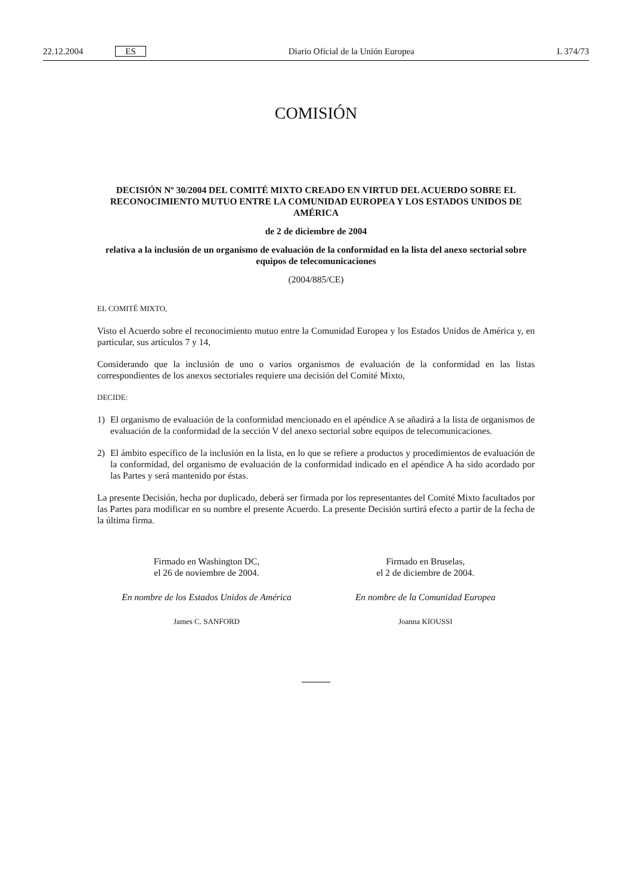22.12.2004 ES Diario Oficial de la Unión Europea
L 374/73
COMISIÓN
DECISIÓN Nº 30/2004 DEL COMITÉ MIXTO CREADO EN VIRTUD DEL ACUERDO SOBRE EL RECONOCIMIENTO MUTUO ENTRE LA COMUNIDAD EUROPEA Y LOS ESTADOS UNIDOS DE AMÉRICA
de 2 de diciembre de 2004
relativa a la inclusión de un organismo de evaluación de la conformidad en la lista del anexo sectorial sobre equipos de telecomunicaciones
(2004/885/CE)
EL COMITÉ MIXTO,
Visto el Acuerdo sobre el reconocimiento mutuo entre la Comunidad Europea y los Estados Unidos de América y, en particular, sus artículos 7 y 14,
Considerando que la inclusión de uno o varios organismos de evaluación de la conformidad en las listas correspondientes de los anexos sectoriales requiere una decisión del Comité Mixto,
DECIDE:
1) El organismo de evaluación de la conformidad mencionado en el apéndice A se añadirá a la lista de organismos de evaluación de la conformidad de la sección V del anexo sectorial sobre equipos de telecomunicaciones.
2) El ámbito específico de la inclusión en la lista, en lo que se refiere a productos y procedimientos de evaluación de la conformidad, del organismo de evaluación de la conformidad indicado en el apéndice A ha sido acordado por las Partes y será mantenido por éstas.
La presente Decisión, hecha por duplicado, deberá ser firmada por los representantes del Comité Mixto facultados por las Partes para modificar en su nombre el presente Acuerdo. La presente Decisión surtirá efecto a partir de la fecha de la última firma.
Firmado en Washington DC,
el 26 de noviembre de 2004.
En nombre de los Estados Unidos de América
James C. SANFORD
Firmado en Bruselas,
el 2 de diciembre de 2004.
En nombre de la Comunidad Europea
Joanna KIOUSSI